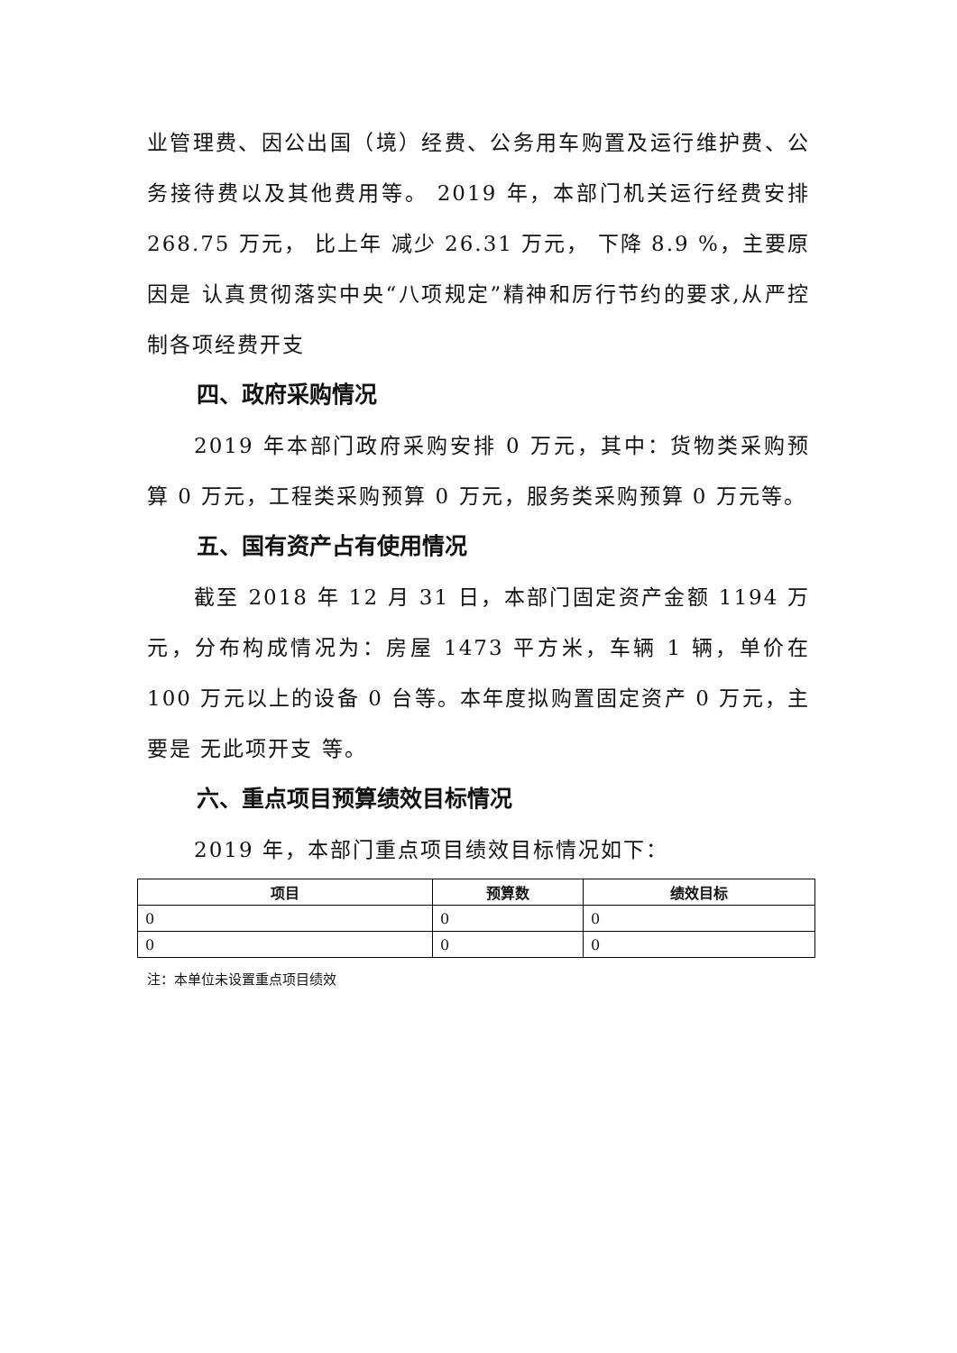业管理费、因公出国（境）经费、公务用车购置及运行维护费、公务接待费以及其他费用等。 2019 年，本部门机关运行经费安排 268.75 万元， 比上年 减少 26.31 万元， 下降 8.9 %，主要原因是 认真贯彻落实中央“八项规定”精神和厉行节约的要求,从严控制各项经费开支
四、政府采购情况
2019 年本部门政府采购安排 0 万元，其中：货物类采购预算 0 万元，工程类采购预算 0 万元，服务类采购预算 0 万元等。
五、国有资产占有使用情况
截至 2018 年 12 月 31 日，本部门固定资产金额 1194 万元，分布构成情况为：房屋 1473 平方米，车辆 1 辆，单价在100 万元以上的设备 0 台等。本年度拟购置固定资产 0 万元，主要是 无此项开支 等。
六、重点项目预算绩效目标情况
2019 年，本部门重点项目绩效目标情况如下：
| 项目 | 预算数 | 绩效目标 |
| --- | --- | --- |
| 0 | 0 | 0 |
| 0 | 0 | 0 |
注：本单位未设置重点项目绩效